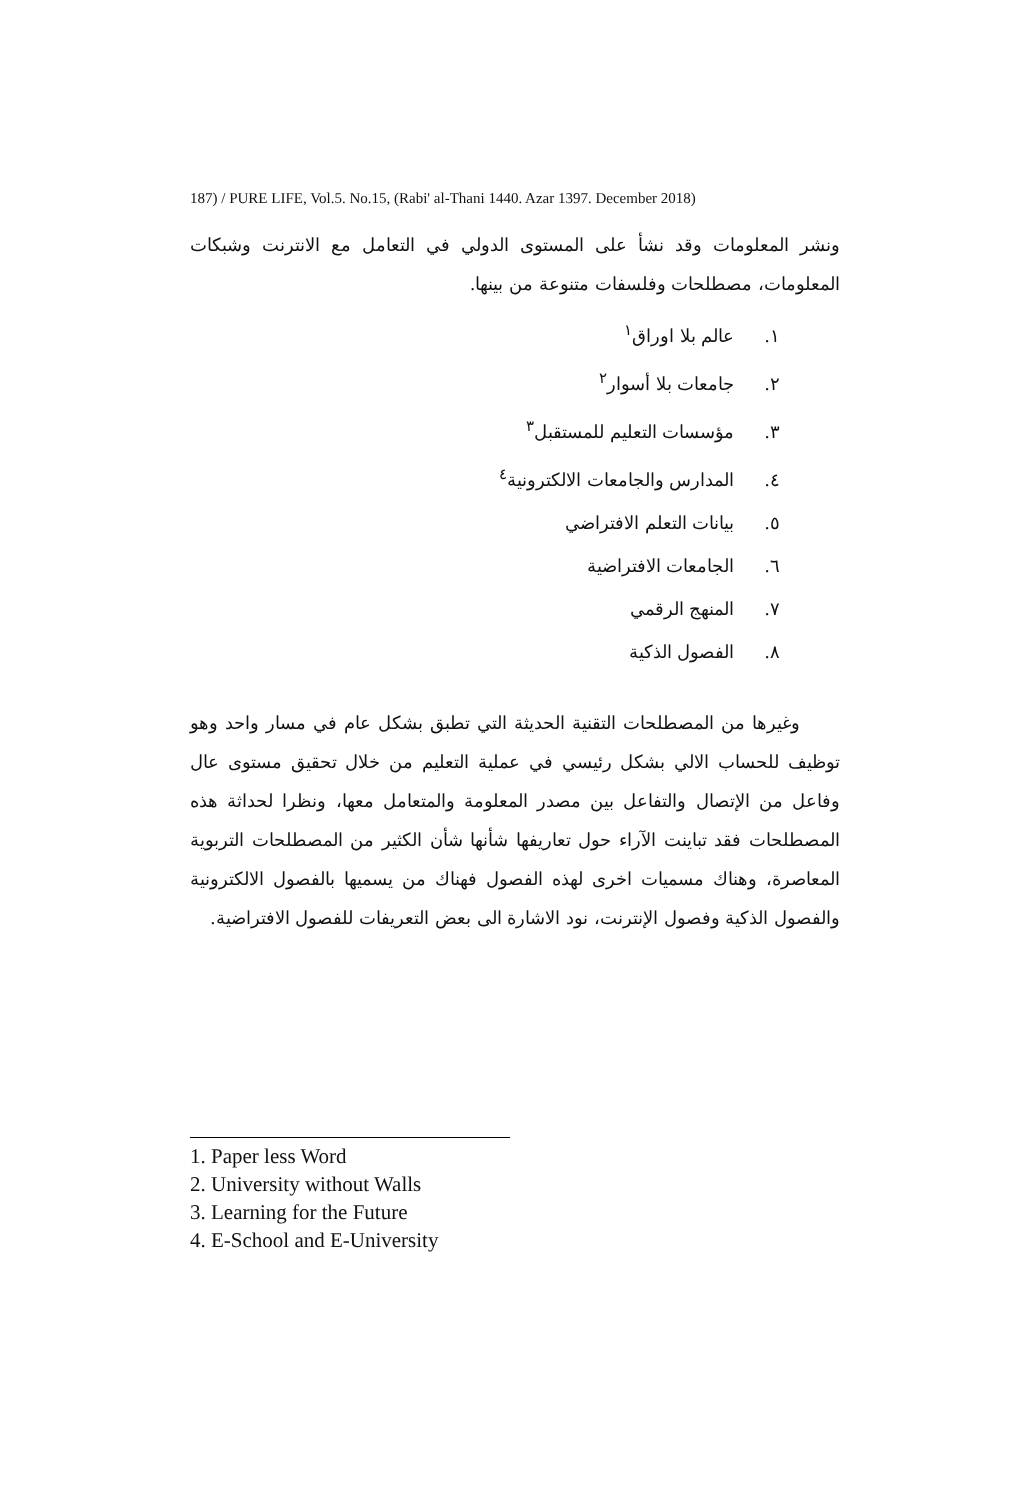187) / PURE LIFE, Vol.5. No.15, (Rabi' al-Thani 1440. Azar 1397. December 2018)
ونشر المعلومات وقد نشأ على المستوى الدولي في التعامل مع الانترنت وشبكات المعلومات، مصطلحات وفلسفات متنوعة من بينها.
١. عالم بلا اوراق<sup>١</sup>
٢. جامعات بلا أسوار<sup>٢</sup>
٣. مؤسسات التعليم للمستقبل<sup>٣</sup>
٤. المدارس والجامعات الالكترونية<sup>٤</sup>
٥. بيانات التعلم الافتراضي
٦. الجامعات الافتراضية
٧. المنهج الرقمي
٨. الفصول الذكية
وغيرها من المصطلحات التقنية الحديثة التي تطبق بشكل عام في مسار واحد وهو توظيف للحساب الالي بشكل رئيسي في عملية التعليم من خلال تحقيق مستوى عال وفاعل من الإتصال والتفاعل بين مصدر المعلومة والمتعامل معها، ونظرا لحداثة هذه المصطلحات فقد تباينت الآراء حول تعاريفها شأنها شأن الكثير من المصطلحات التربوية المعاصرة، وهناك مسميات اخرى لهذه الفصول فهناك من يسميها بالفصول الالكترونية والفصول الذكية وفصول الإنترنت، نود الاشارة الى بعض التعريفات للفصول الافتراضية.
1. Paper less Word
2. University without Walls
3. Learning for the Future
4. E-School and E-University